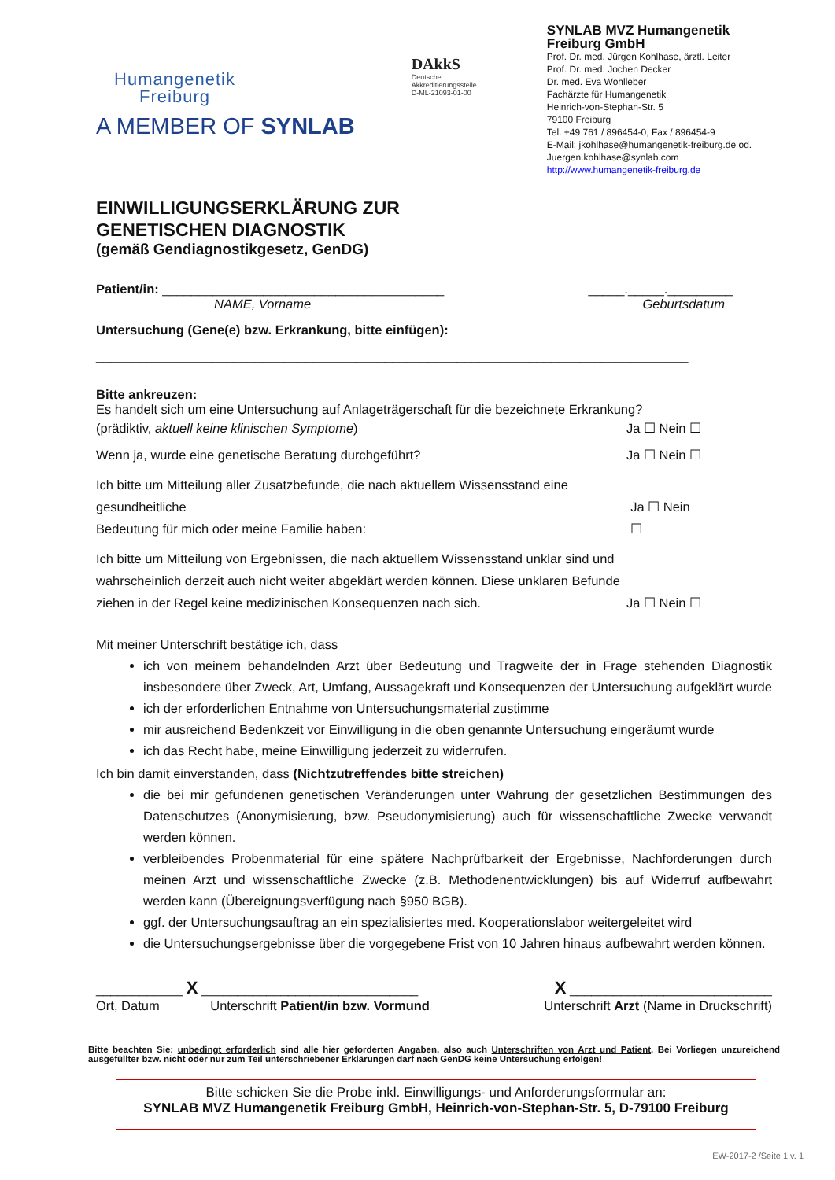Humangenetik
Freiburg
A MEMBER OF SYNLAB
DAkkS
Deutsche
Akkreditierungsstelle
D-ML-21093-01-00
SYNLAB MVZ Humangenetik Freiburg GmbH
Prof. Dr. med. Jürgen Kohlhase, ärztl. Leiter
Prof. Dr. med. Jochen Decker
Dr. med. Eva Wohlleber
Fachärzte für Humangenetik
Heinrich-von-Stephan-Str. 5
79100 Freiburg
Tel. +49 761 / 896454-0, Fax / 896454-9
E-Mail: jkohlhase@humangenetik-freiburg.de od.
Juergen.kohlhase@synlab.com
http://www.humangenetik-freiburg.de
EINWILLIGUNGSERKLÄRUNG ZUR
GENETISCHEN DIAGNOSTIK
(gemäß Gendiagnostikgesetz, GenDG)
Patient/in: _______________________________________ _____._____._________
NAME, Vorname Geburtsdatum
Untersuchung (Gene(e) bzw. Erkrankung, bitte einfügen):
__________________________________________________________________________________
Bitte ankreuzen:
Es handelt sich um eine Untersuchung auf Anlageträgerschaft für die bezeichnete Erkrankung?
(prädiktiv, aktuell keine klinischen Symptome) Ja ☐ Nein ☐
Wenn ja, wurde eine genetische Beratung durchgeführt? Ja ☐ Nein ☐
Ich bitte um Mitteilung aller Zusatzbefunde, die nach aktuellem Wissensstand eine gesundheitliche
Bedeutung für mich oder meine Familie haben: Ja ☐ Nein ☐
Ich bitte um Mitteilung von Ergebnissen, die nach aktuellem Wissensstand unklar sind und wahrscheinlich derzeit auch nicht weiter abgeklärt werden können. Diese unklaren Befunde ziehen in der Regel keine medizinischen Konsequenzen nach sich. Ja ☐ Nein ☐
Mit meiner Unterschrift bestätige ich, dass
ich von meinem behandelnden Arzt über Bedeutung und Tragweite der in Frage stehenden Diagnostik insbesondere über Zweck, Art, Umfang, Aussagekraft und Konsequenzen der Untersuchung aufgeklärt wurde
ich der erforderlichen Entnahme von Untersuchungsmaterial zustimme
mir ausreichend Bedenkzeit vor Einwilligung in die oben genannte Untersuchung eingeräumt wurde
ich das Recht habe, meine Einwilligung jederzeit zu widerrufen.
Ich bin damit einverstanden, dass (Nichtzutreffendes bitte streichen)
die bei mir gefundenen genetischen Veränderungen unter Wahrung der gesetzlichen Bestimmungen des Datenschutzes (Anonymisierung, bzw. Pseudonymisierung) auch für wissenschaftliche Zwecke verwandt werden können.
verbleibendes Probenmaterial für eine spätere Nachprüfbarkeit der Ergebnisse, Nachforderungen durch meinen Arzt und wissenschaftliche Zwecke (z.B. Methodenentwicklungen) bis auf Widerruf aufbewahrt werden kann (Übereignungsverfügung nach §950 BGB).
ggf. der Untersuchungsauftrag an ein spezialisiertes med. Kooperationslabor weitergeleitet wird
die Untersuchungsergebnisse über die vorgegebene Frist von 10 Jahren hinaus aufbewahrt werden können.
____________ X ______________________________ X ____________________________
Ort, Datum Unterschrift Patient/in bzw. Vormund Unterschrift Arzt (Name in Druckschrift)
Bitte beachten Sie: unbedingt erforderlich sind alle hier geforderten Angaben, also auch Unterschriften von Arzt und Patient. Bei Vorliegen unzureichend ausgefüllter bzw. nicht oder nur zum Teil unterschriebener Erklärungen darf nach GenDG keine Untersuchung erfolgen!
Bitte schicken Sie die Probe inkl. Einwilligungs- und Anforderungsformular an:
SYNLAB MVZ Humangenetik Freiburg GmbH, Heinrich-von-Stephan-Str. 5, D-79100 Freiburg
EW-2017-2 /Seite 1 v. 1